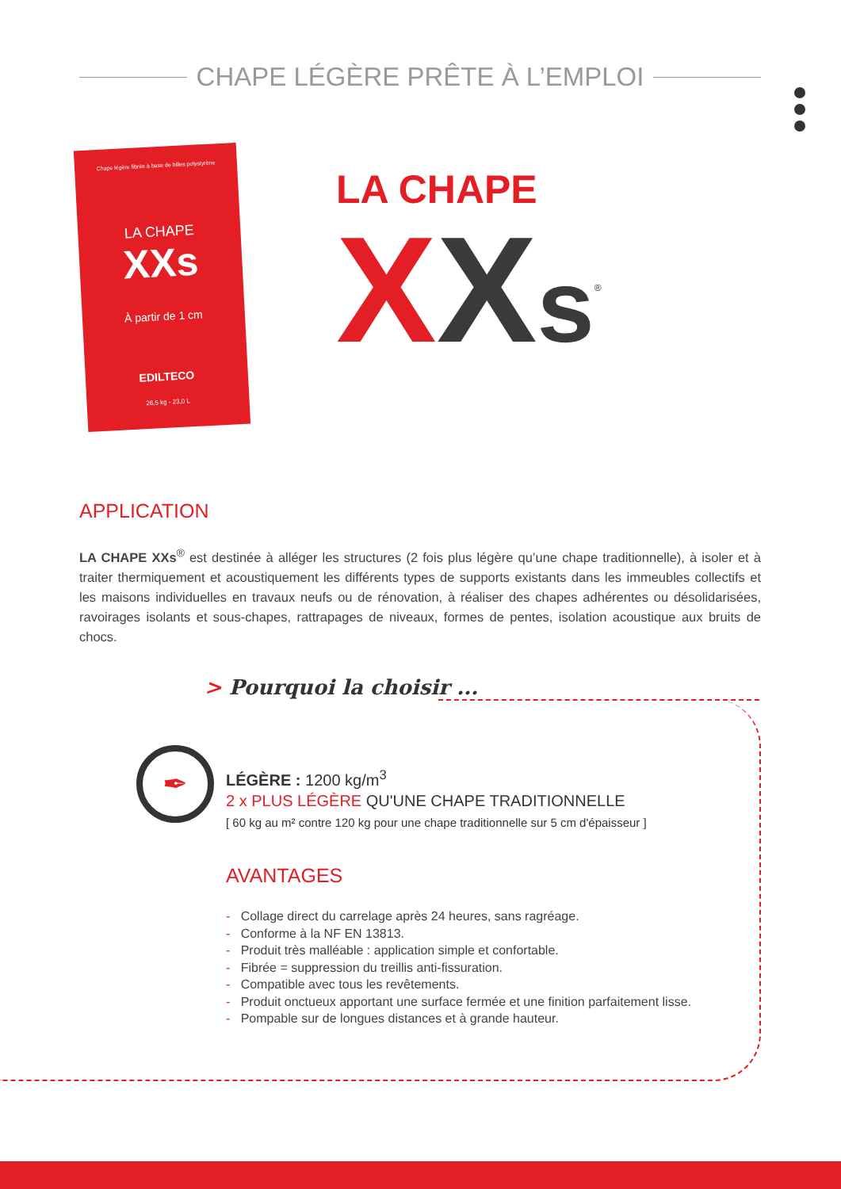CHAPE LÉGÈRE PRÊTE À L’EMPLOI
Chape légère fibrée à base de billes polystyrène
LA CHAPE
XXs
À partir de 1 cm
EDILTECO
26,5 kg - 23,0 L
LA CHAPE
XXs<sup>®</sup>
APPLICATION
LA CHAPE XXs<sup>®</sup> est destinée à alléger les structures (2 fois plus légère qu’une chape traditionnelle), à isoler et à traiter thermiquement et acoustiquement les différents types de supports existants dans les immeubles collectifs et les maisons individuelles en travaux neufs ou de rénovation, à réaliser des chapes adhérentes ou désolidarisées, ravoirages isolants et sous-chapes, rattrapages de niveaux, formes de pentes, isolation acoustique aux bruits de chocs.
> Pourquoi la choisir ...
✒
LÉGÈRE : 1200 kg/m<sup>3</sup>
2 x PLUS LÉGÈRE QU'UNE CHAPE TRADITIONNELLE
[ 60 kg au m² contre 120 kg pour une chape traditionnelle sur 5 cm d'épaisseur ]
AVANTAGES
- Collage direct du carrelage après 24 heures, sans ragréage.
- Conforme à la NF EN 13813.
- Produit très malléable : application simple et confortable.
- Fibrée = suppression du treillis anti-fissuration.
- Compatible avec tous les revêtements.
- Produit onctueux apportant une surface fermée et une finition parfaitement lisse.
- Pompable sur de longues distances et à grande hauteur.